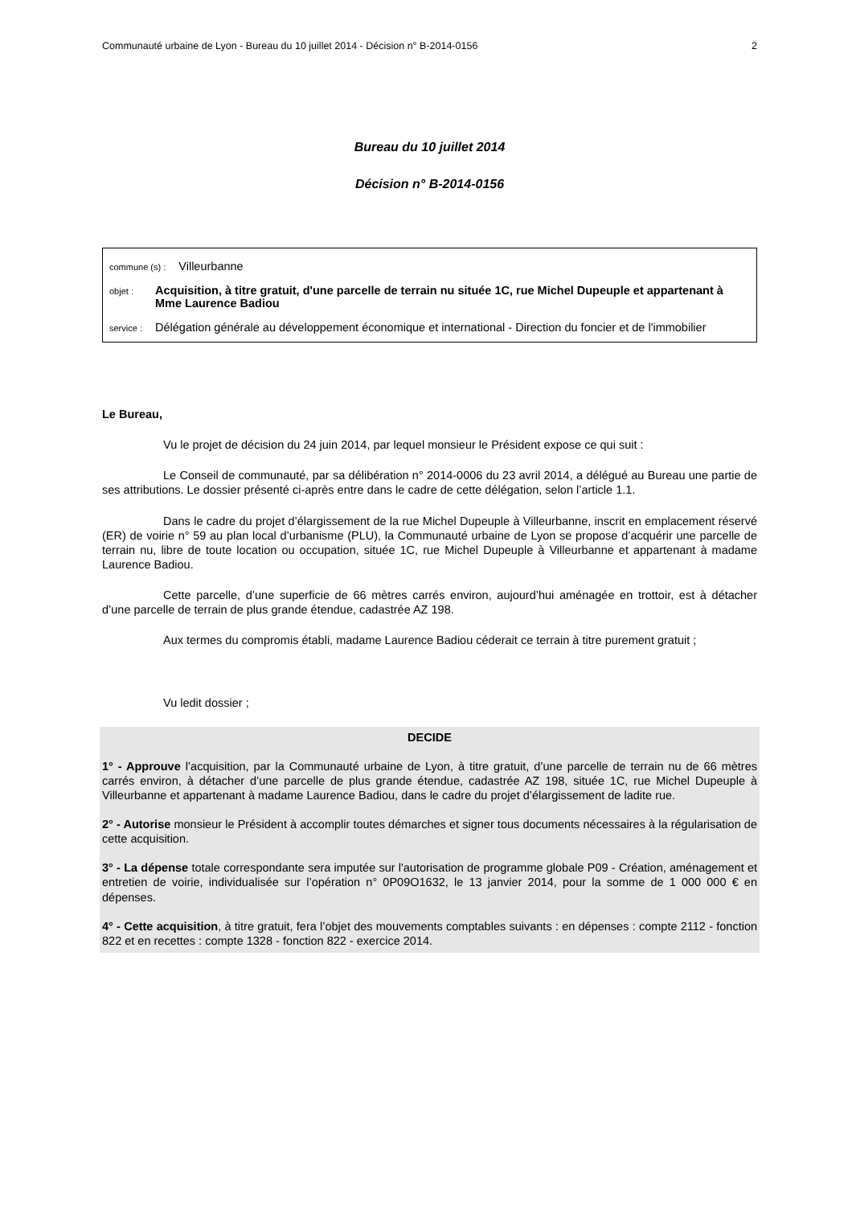Communauté urbaine de Lyon - Bureau du 10 juillet 2014 - Décision n° B-2014-0156 2
Bureau du 10 juillet 2014
Décision n° B-2014-0156
commune (s) : Villeurbanne
objet : Acquisition, à titre gratuit, d'une parcelle de terrain nu située 1C, rue Michel Dupeuple et appartenant à Mme Laurence Badiou
service : Délégation générale au développement économique et international - Direction du foncier et de l'immobilier
Le Bureau,
Vu le projet de décision du 24 juin 2014, par lequel monsieur le Président expose ce qui suit :
Le Conseil de communauté, par sa délibération n° 2014-0006 du 23 avril 2014, a délégué au Bureau une partie de ses attributions. Le dossier présenté ci-après entre dans le cadre de cette délégation, selon l’article 1.1.
Dans le cadre du projet d’élargissement de la rue Michel Dupeuple à Villeurbanne, inscrit en emplacement réservé (ER) de voirie n° 59 au plan local d’urbanisme (PLU), la Communauté urbaine de Lyon se propose d’acquérir une parcelle de terrain nu, libre de toute location ou occupation, située 1C, rue Michel Dupeuple à Villeurbanne et appartenant à madame Laurence Badiou.
Cette parcelle, d’une superficie de 66 mètres carrés environ, aujourd’hui aménagée en trottoir, est à détacher d’une parcelle de terrain de plus grande étendue, cadastrée AZ 198.
Aux termes du compromis établi, madame Laurence Badiou céderait ce terrain à titre purement gratuit ;
Vu ledit dossier ;
DECIDE
1° - Approuve l’acquisition, par la Communauté urbaine de Lyon, à titre gratuit, d’une parcelle de terrain nu de 66 mètres carrés environ, à détacher d’une parcelle de plus grande étendue, cadastrée AZ 198, située 1C, rue Michel Dupeuple à Villeurbanne et appartenant à madame Laurence Badiou, dans le cadre du projet d’élargissement de ladite rue.
2° - Autorise monsieur le Président à accomplir toutes démarches et signer tous documents nécessaires à la régularisation de cette acquisition.
3° - La dépense totale correspondante sera imputée sur l'autorisation de programme globale P09 - Création, aménagement et entretien de voirie, individualisée sur l’opération n° 0P09O1632, le 13 janvier 2014, pour la somme de 1 000 000 € en dépenses.
4° - Cette acquisition, à titre gratuit, fera l’objet des mouvements comptables suivants : en dépenses : compte 2112 - fonction 822 et en recettes : compte 1328 - fonction 822 - exercice 2014.